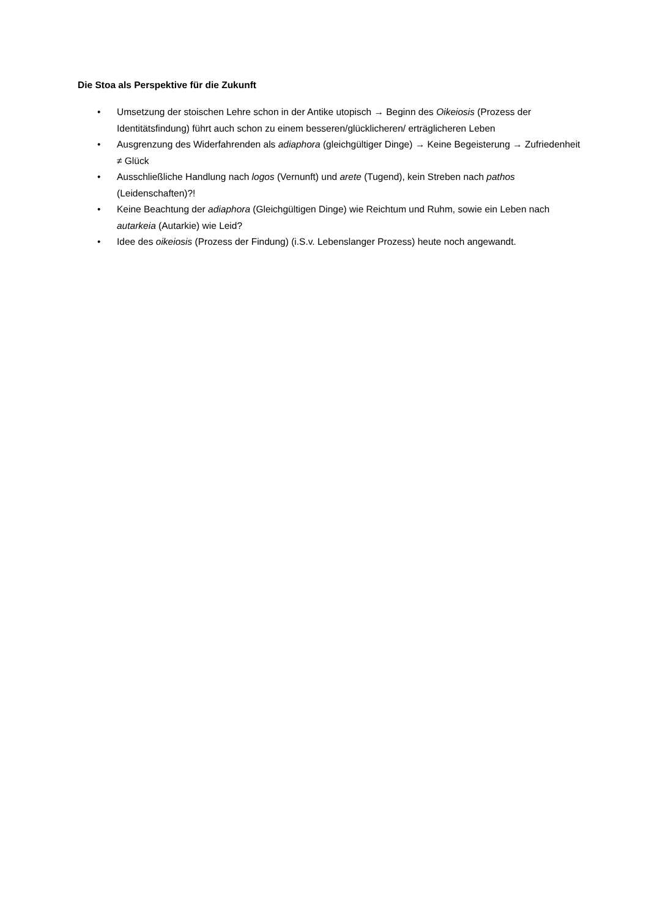Die Stoa als Perspektive für die Zukunft
• Umsetzung der stoischen Lehre schon in der Antike utopisch → Beginn des Oikeiosis (Prozess der Identitätsfindung) führt auch schon zu einem besseren/glücklicheren/ erträglicheren Leben
• Ausgrenzung des Widerfahrenden als adiaphora (gleichgültiger Dinge) → Keine Begeisterung → Zufriedenheit ≠ Glück
• Ausschließliche Handlung nach logos (Vernunft) und arete (Tugend), kein Streben nach pathos (Leidenschaften)?!
• Keine Beachtung der adiaphora (Gleichgültigen Dinge) wie Reichtum und Ruhm, sowie ein Leben nach autarkeia (Autarkie) wie Leid?
• Idee des oikeiosis (Prozess der Findung) (i.S.v. Lebenslanger Prozess) heute noch angewandt.